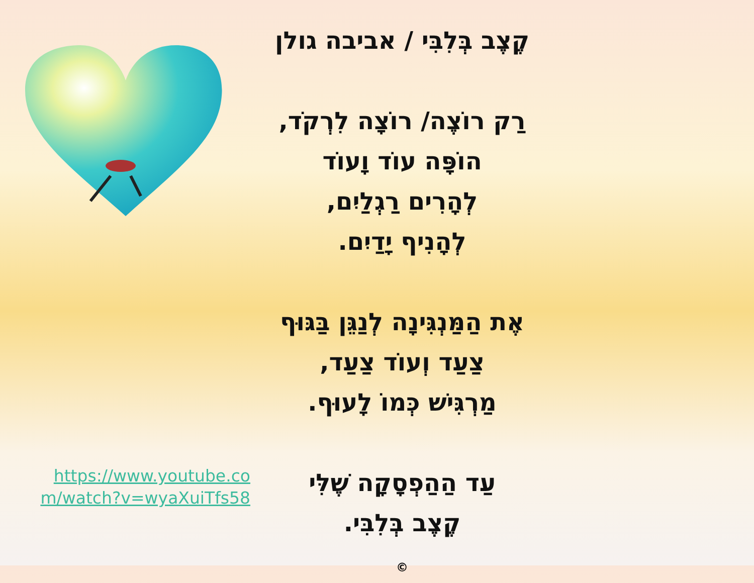https://www.youtube.com/watch?v=wyaXuiTfs58
קֶצֶב בְּלִבִּי / אביבה גולן
רַק רוֹצֶה/ רוֹצָה לִרְקֹד,
הוֹפָּה עוֹד וָעוֹד
לְהָרִים רַגְלַיִם,
לְהָנִיף יָדַיִם.
אֶת הַמַּנְגִּינָה לְנַגֵּן בַּגּוּף
צַעַד וְעוֹד צַעַד,
מַרְגִּישׁ כְּמוֹ לָעוּף.
עַד הַהַפְסָקָה שֶׁלִּי
קֶצֶב בְּלִבִּי.
©